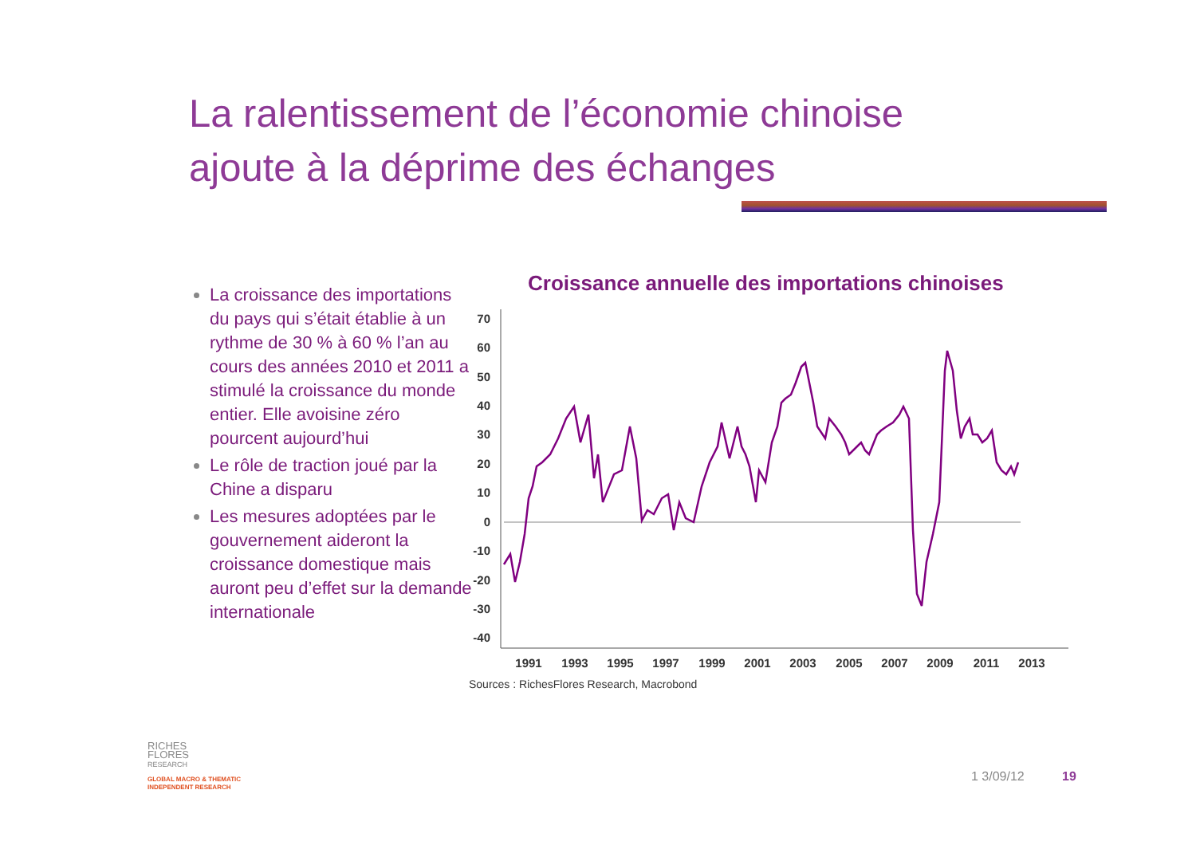La ralentissement de l’économie chinoise
ajoute à la déprime des échanges
La croissance des importations du pays qui s’était établie à un rythme de 30 % à 60 % l’an au cours des années 2010 et 2011 a stimulé la croissance du monde entier. Elle avoisine zéro pourcent aujourd’hui
Le rôle de traction joué par la Chine a disparu
Les mesures adoptées par le gouvernement aideront la croissance domestique mais auront peu d’effet sur la demande internationale
Croissance annuelle des importations chinoises
70
60
50
40
30
20
10
0
-10
-20
-30
-40
1991
1993
1995
1997
1999
2001
2003
2005
2007
2009
2011
2013
Sources : RichesFlores Research, Macrobond
RICHES
FLORES
RESEARCH
GLOBAL MACRO & THEMATIC
INDEPENDENT RESEARCH
1 3/09/12 19